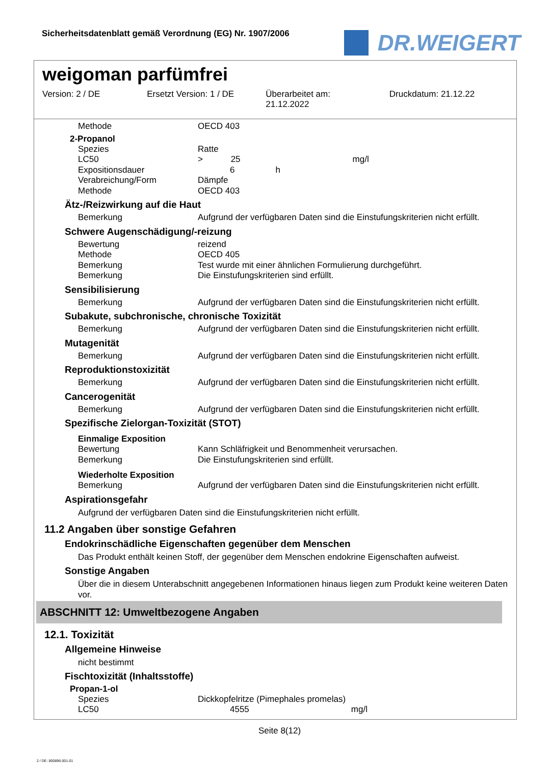Sicherheitsdatenblatt gemäß Verordnung (EG) Nr. 1907/2006
DR.WEIGERT
weigoman parfümfrei
Version: 2 / DE Ersetzt Version: 1 / DE Überarbeitet am:
21.12.2022
Druckdatum: 21.12.22
| Methode | OECD 403 |
2-Propanol
| Spezies | Ratte |
| LC50 | > 25 mg/l |
| Expositionsdauer | 6 h |
| Verabreichung/Form | Dämpfe |
| Methode | OECD 403 |
Ätz-/Reizwirkung auf die Haut
| Bemerkung | Aufgrund der verfügbaren Daten sind die Einstufungskriterien nicht erfüllt. |
Schwere Augenschädigung/-reizung
| Bewertung | reizend |
| Methode | OECD 405 |
| Bemerkung | Test wurde mit einer ähnlichen Formulierung durchgeführt. |
| Bemerkung | Die Einstufungskriterien sind erfüllt. |
Sensibilisierung
| Bemerkung | Aufgrund der verfügbaren Daten sind die Einstufungskriterien nicht erfüllt. |
Subakute, subchronische, chronische Toxizität
| Bemerkung | Aufgrund der verfügbaren Daten sind die Einstufungskriterien nicht erfüllt. |
Mutagenität
| Bemerkung | Aufgrund der verfügbaren Daten sind die Einstufungskriterien nicht erfüllt. |
Reproduktionstoxizität
| Bemerkung | Aufgrund der verfügbaren Daten sind die Einstufungskriterien nicht erfüllt. |
Cancerogenität
| Bemerkung | Aufgrund der verfügbaren Daten sind die Einstufungskriterien nicht erfüllt. |
Spezifische Zielorgan-Toxizität (STOT)
Einmalige Exposition
| Bewertung | Kann Schläfrigkeit und Benommenheit verursachen. |
| Bemerkung | Die Einstufungskriterien sind erfüllt. |
Wiederholte Exposition
| Bemerkung | Aufgrund der verfügbaren Daten sind die Einstufungskriterien nicht erfüllt. |
Aspirationsgefahr
Aufgrund der verfügbaren Daten sind die Einstufungskriterien nicht erfüllt.
11.2 Angaben über sonstige Gefahren
Endokrinschädliche Eigenschaften gegenüber dem Menschen
Das Produkt enthält keinen Stoff, der gegenüber dem Menschen endokrine Eigenschaften aufweist.
Sonstige Angaben
Über die in diesem Unterabschnitt angegebenen Informationen hinaus liegen zum Produkt keine weiteren Daten vor.
ABSCHNITT 12: Umweltbezogene Angaben
12.1. Toxizität
Allgemeine Hinweise
nicht bestimmt
Fischtoxizität (Inhaltsstoffe)
Propan-1-ol
| Spezies | Dickkopfelritze (Pimephales promelas) |
| LC50 | 4555 mg/l |
Seite 8(12)
2 / DE- 800896-001-01